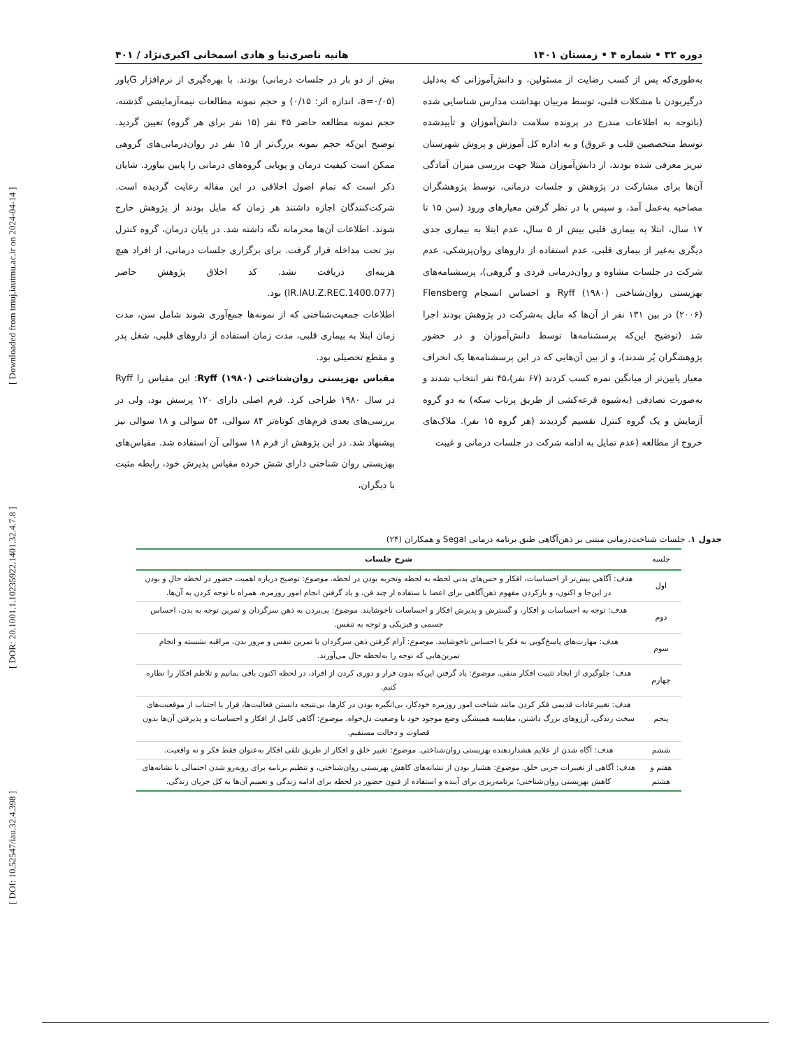[ DOI: 10.52547/iau.32.4.398 ] [ DOR: 20.1001.1.10235922.1401.32.4.7.8 ] [ Downloaded from tmuj.iautmu.ac.ir on 2024-04-14 ]
دوره ۳۲ • شماره ۴ • زمستان ۱۴۰۱ هانیه ناصری‌نیا و هادی اسمخانی اکبری‌نژاد / ۴۰۱
به‌طوری‌که پس از کسب رضایت از مسئولین، و دانش‌آموزانی که به‌دلیل درگیربودن با مشکلات قلبی، توسط مربیان بهداشت مدارس شناسایی شده (باتوجه به اطلاعات مندرج در پرونده سلامت دانش‌آموزان و تأییدشده توسط متخصصین قلب و عروق) و به اداره کل آموزش و پروش شهرستان تبریز معرفی شده بودند، از دانش‌آموزان مبتلا جهت بررسی میزان آمادگی آن‌ها برای مشارکت در پژوهش و جلسات درمانی، توسط پژوهشگران مصاحبه به‌عمل آمد، و سپس با در نظر گرفتن معیارهای ورود (سن ۱۵ تا ۱۷ سال، ابتلا به بیماری قلبی بیش از ۵ سال، عدم ابتلا به بیماری جدی دیگری به‌غیر از بیماری قلبی، عدم استفاده از داروهای روان‌پزشکی، عدم شرکت در جلسات مشاوه و روان‌درمانی فردی و گروهی)، پرسشنامه‌های بهزیستی روان‌شناختی Ryff (۱۹۸۰) و احساس انسجام Flensberg (۲۰۰۶) در بین ۱۳۱ نفر از آن‌ها که مایل به‌شرکت در پژوهش بودند اجرا شد (توضیح این‌که پرسشنامه‌ها توسط دانش‌آموزان و در حضور پژوهشگران پُر شدند)، و از بین آن‌هایی که در این پرسشنامه‌ها یک انحراف معیار پایین‌تر از میانگین نمره کسب کردند (۶۷ نفر)،۴۵ نفر انتخاب شدند و به‌صورت تصادفی (به‌شیوه قرعه‌کشی از طریق پرتاب سکه) به دو گروه آزمایش و یک گروه کنترل تقسیم گردیدند (هر گروه ۱۵ نفر). ملاک‌های خروج از مطالعه (عدم تمایل به ادامه شرکت در جلسات درمانی و غیبت
بیش از دو بار در جلسات درمانی) بودند. با بهره‌گیری از نرم‌افزار Gپاور (a=۰/۰۵، اندازه اثر: ۰/۱۵) و حجم نمونه مطالعات نیمه‌آزمایشی گذشته، حجم نمونه مطالعه حاضر ۴۵ نفر (۱۵ نفر برای هر گروه) تعیین گردید. توضیح این‌که حجم نمونه بزرگ‌تر از ۱۵ نفر در روان‌درمانی‌های گروهی ممکن است کیفیت درمان و پویایی گروه‌های درمانی را پایین بیاورد. شایان ذکر است که تمام اصول اخلاقی در این مقاله رعایت گردیده است. شرکت‌کنندگان اجازه داشتند هر زمان که مایل بودند از پژوهش خارج شوند. اطلاعات آن‌ها محرمانه نگه داشته شد. در پایان درمان، گروه کنترل نیز تحت مداخله قرار گرفت. برای برگزاری جلسات درمانی، از افراد هیچ هزینه‌ای دریافت نشد. کد اخلاق پژوهش حاضر (IR.IAU.Z.REC.1400.077) بود.
اطلاعات جمعیت‌شناختی که از نمونه‌ها جمع‌آوری شوند شامل سن، مدت زمان ابتلا به بیماری قلبی، مدت زمان استفاده از داروهای قلبی، شغل پدر و مقطع تحصیلی بود.
مقیاس بهزیستی روان‌شناختی Ryff (۱۹۸۰): این مقیاس را Ryff در سال ۱۹۸۰ طراحی کرد. فرم اصلی دارای ۱۲۰ پرسش بود، ولی در بررسی‌های بعدی فرم‌های کوتاه‌تر ۸۴ سوالی، ۵۴ سوالی و ۱۸ سوالی نیز پیشنهاد شد. در این پژوهش از فرم ۱۸ سوالی آن استفاده شد. مقیاس‌های بهزیستی روان شناختی دارای شش خرده مقیاس پذیرش خود، رابطه مثبت با دیگران،
جدول ۱. جلسات شناخت‌درمانی مبتنی بر ذهن‌آگاهی طبق برنامه درمانی Segal و همکاران (۲۴)
| جلسه | شرح جلسات |
| --- | --- |
| اول | هدف : آگاهی بیش‌تر از احساسات، افکار و حس‌های بدنی لحظه به لحظه وتجربه بودن در لحظه. موضوع : توضیح درباره اهمیت حضور در لحظه حال و بودن در این‌جا و اکنون، و بازکردن مفهوم ذهن‌آگاهی برای اعضا با ستفاده از چند فن، و یاد گرفتن انجام امور روزمره، همراه با توجه کردن به آن‌ها. |
| دوم | هدف : توجه به احساسات و افکار، و گسترش و پذیرش افکار و احساسات ناخوشایند. موضوع : پی‌بردن به ذهن سرگردان و تمرین توجه به بدن، احساس جسمی و فیزیکی و توجه به تنفس. |
| سوم | هدف : مهارت‌های پاسخ‌گویی به فکر یا احساس ناخوشایند. موضوع : آرام گرفتن ذهن سرگردان با تمرین تنفس و مرور بدن، مراقبه نشسته و انجام تمرین‌هایی که توجه را به‌لحظه حال می‌آورند. |
| چهارم | هدف : جلوگیری از ایجاد تثبیت افکار منفی. موضوع : یاد گرفتن این‌که بدون فرار و دوری کردن از افراد، در لحظه اکنون باقی بمانیم و تلاطم افکار را نظاره کنیم. |
| پنجم | هدف : تغییرعادات قدیمی فکر کردن مانند شناخت امور روزمره خودکار، بی‌انگیزه بودن در کارها، بی‌نتیجه دانستن فعالیت‌ها، فرار یا اجتناب از موقعیت‌های سخت زندگی، آرزوهای بزرگ داشتن، مقایسه همیشگی وضع موجود خود با وضعیت دل‌خواه. موضوع : آگاهی کامل از افکار و احساسات و پذیرفتن آن‌ها بدون قضاوت و دخالت مستقیم. |
| ششم | هدف : آگاه شدن از علایم هشداردهنده بهزیستی روان‌شناختی. موضوع : تغییر خلق و افکار از طریق تلقی افکار به‌عنوان فقط فکر و نه واقعیت. |
| هفتم و هشتم | هدف : آگاهی از تغییرات جزیی خلق. موضوع : هشیار بودن از نشانه‌های کاهش بهزیستی روان‌شناختی، و تنظیم برنامه برای روبه‌رو شدن احتمالی با نشانه‌های کاهش بهزیستی روان‌شناختی؛ برنامه‌ریزی برای آینده و استفاده از فنون حضور در لحظه برای ادامه زندگی و تعمیم آن‌ها به کل جریان زندگی. |